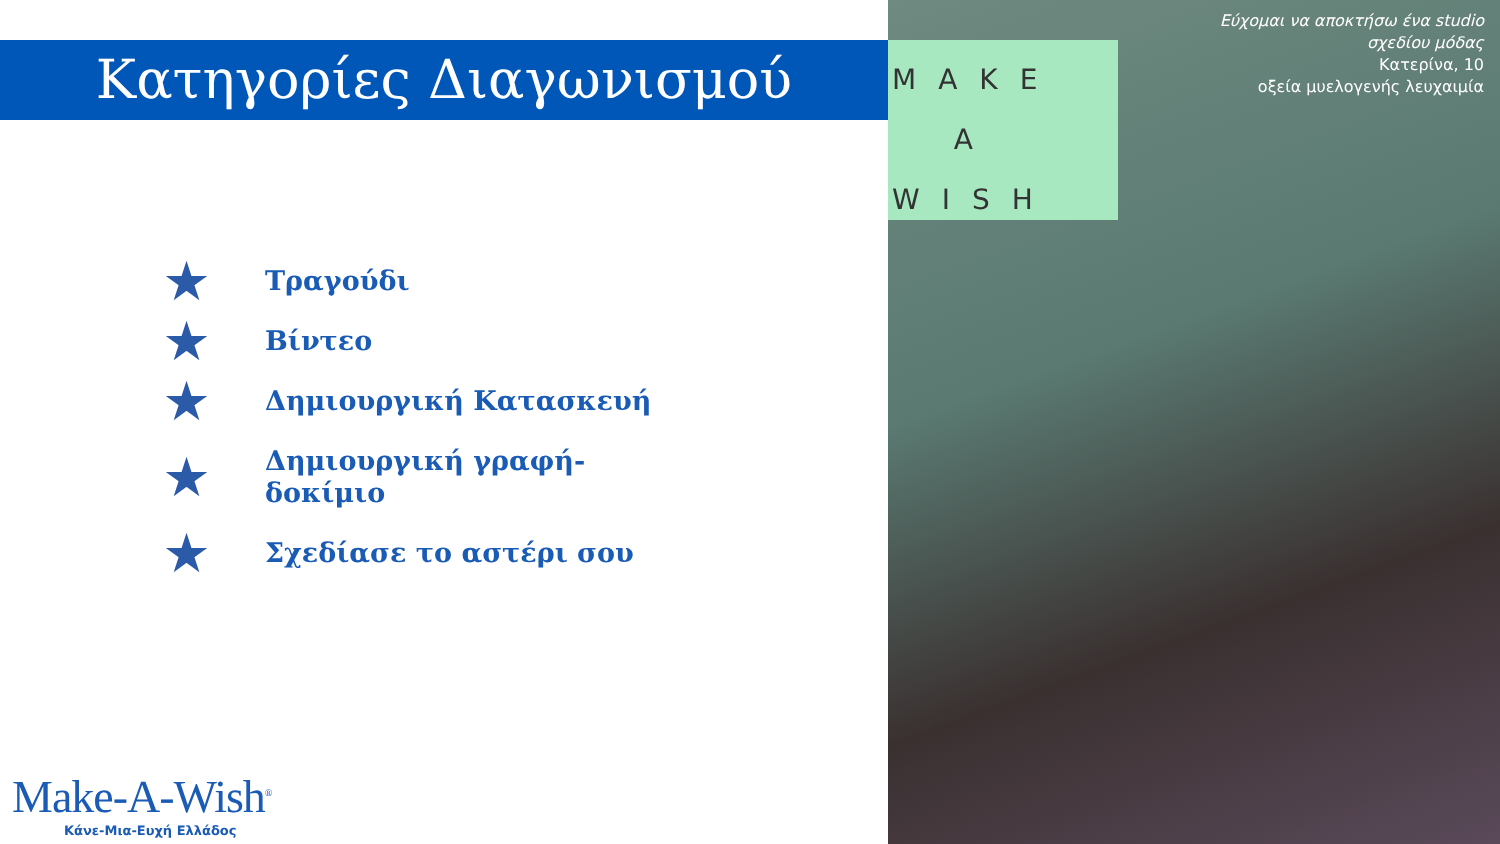Κατηγορίες Διαγωνισμού
★ Τραγούδι
★ Βίντεο
★ Δημιουργική Κατασκευή
★ Δημιουργική γραφή-
δοκίμιο
★ Σχεδίασε το αστέρι σου
Make-A-Wish<sup>®</sup>
Κάνε-Μια-Ευχή Ελλάδος
MAKE
A
WISH
Εύχομαι να αποκτήσω ένα studio
σχεδίου μόδας
Κατερίνα, 10
οξεία μυελογενής λευχαιμία